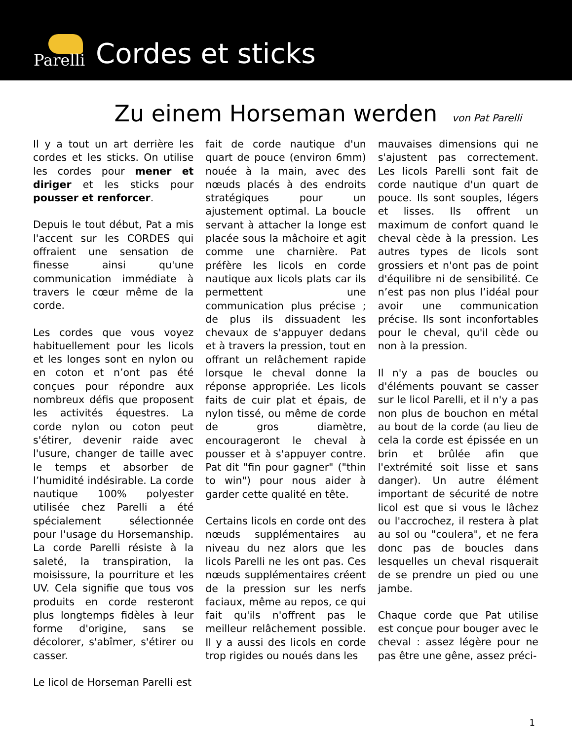Parelli
Cordes et sticks
Zu einem Horseman werden
von Pat Parelli
Il y a tout un art derrière les cordes et les sticks. On utilise les cordes pour mener et diriger et les sticks pour pousser et renforcer.
Depuis le tout début, Pat a mis l'accent sur les CORDES qui offraient une sensation de finesse ainsi qu'une communication immédiate à travers le cœur même de la corde.
Les cordes que vous voyez habituellement pour les licols et les longes sont en nylon ou en coton et n’ont pas été conçues pour répondre aux nombreux défis que proposent les activités équestres. La corde nylon ou coton peut s'étirer, devenir raide avec l'usure, changer de taille avec le temps et absorber de l’humidité indésirable. La corde nautique 100% polyester utilisée chez Parelli a été spécialement sélectionnée pour l'usage du Horsemanship. La corde Parelli résiste à la saleté, la transpiration, la moisissure, la pourriture et les UV. Cela signifie que tous vos produits en corde resteront plus longtemps fidèles à leur forme d'origine, sans se décolorer, s'abîmer, s'étirer ou casser.
Le licol de Horseman Parelli est
fait de corde nautique d'un quart de pouce (environ 6mm) nouée à la main, avec des nœuds placés à des endroits stratégiques pour un ajustement optimal. La boucle servant à attacher la longe est placée sous la mâchoire et agit comme une charnière. Pat préfère les licols en corde nautique aux licols plats car ils permettent une communication plus précise ; de plus ils dissuadent les chevaux de s'appuyer dedans et à travers la pression, tout en offrant un relâchement rapide lorsque le cheval donne la réponse appropriée. Les licols faits de cuir plat et épais, de nylon tissé, ou même de corde de gros diamètre, encourageront le cheval à pousser et à s'appuyer contre. Pat dit "fin pour gagner" ("thin to win") pour nous aider à garder cette qualité en tête.
Certains licols en corde ont des nœuds supplémentaires au niveau du nez alors que les licols Parelli ne les ont pas. Ces nœuds supplémentaires créent de la pression sur les nerfs faciaux, même au repos, ce qui fait qu'ils n'offrent pas le meilleur relâchement possible. Il y a aussi des licols en corde trop rigides ou noués dans les
mauvaises dimensions qui ne s'ajustent pas correctement. Les licols Parelli sont fait de corde nautique d'un quart de pouce. Ils sont souples, légers et lisses. Ils offrent un maximum de confort quand le cheval cède à la pression. Les autres types de licols sont grossiers et n'ont pas de point d'équilibre ni de sensibilité. Ce n’est pas non plus l’idéal pour avoir une communication précise. Ils sont inconfortables pour le cheval, qu'il cède ou non à la pression.
Il n'y a pas de boucles ou d'éléments pouvant se casser sur le licol Parelli, et il n'y a pas non plus de bouchon en métal au bout de la corde (au lieu de cela la corde est épissée en un brin et brûlée afin que l'extrémité soit lisse et sans danger). Un autre élément important de sécurité de notre licol est que si vous le lâchez ou l'accrochez, il restera à plat au sol ou "coulera", et ne fera donc pas de boucles dans lesquelles un cheval risquerait de se prendre un pied ou une jambe.
Chaque corde que Pat utilise est conçue pour bouger avec le cheval : assez légère pour ne pas être une gêne, assez préci-
1